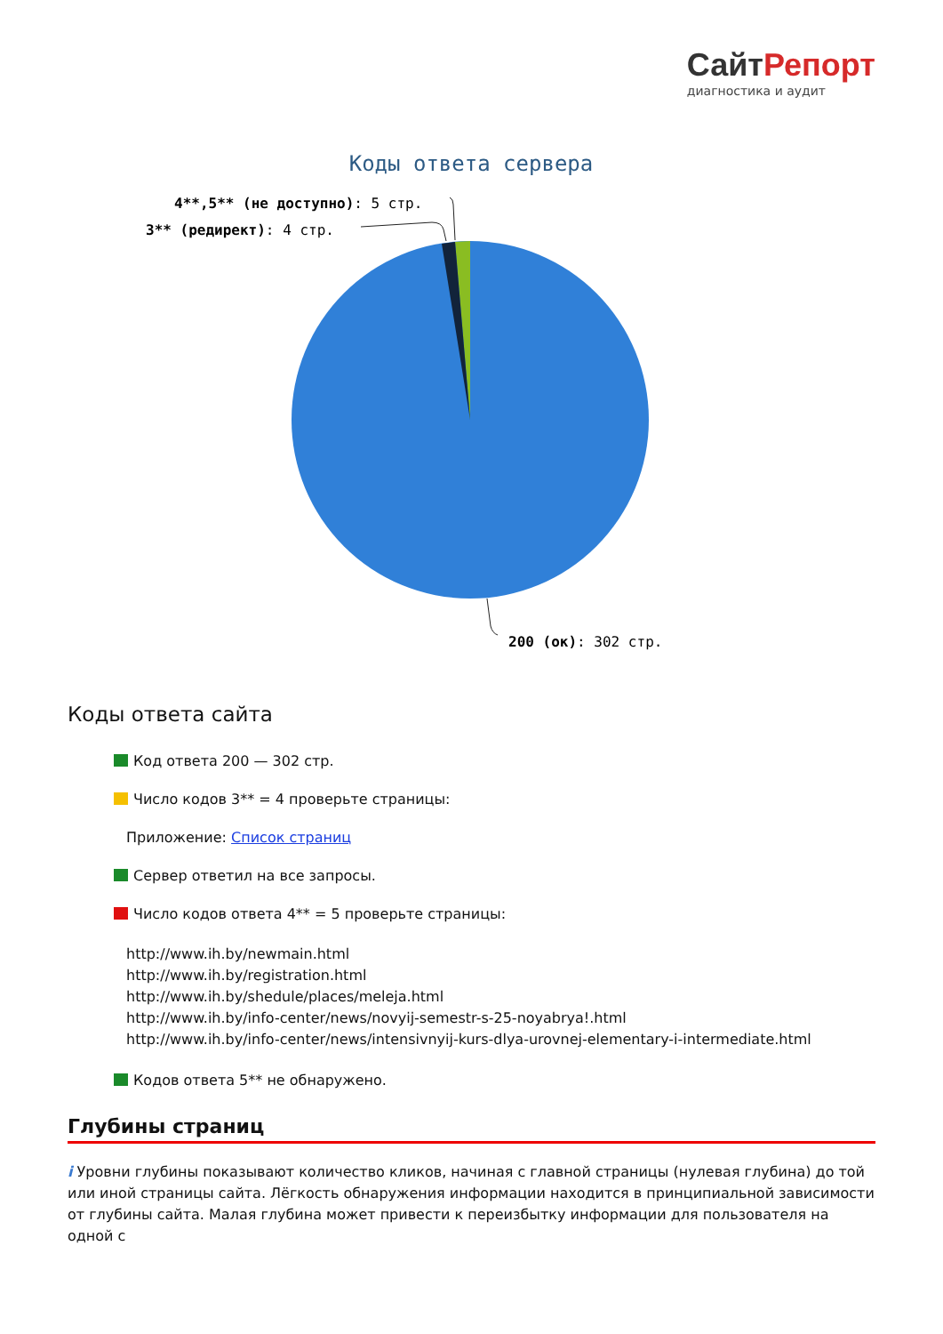СайтРепорт
диагностика и аудит
Коды ответа сервера
4**,5** (не доступно): 5 стр.
3** (редирект): 4 стр.
200 (ок): 302 стр.
Коды ответа сайта
Код ответа 200 — 302 стр.
Число кодов 3** = 4 проверьте страницы:
Приложение: Список страниц
Сервер ответил на все запросы.
Число кодов ответа 4** = 5 проверьте страницы:
http://www.ih.by/newmain.html
http://www.ih.by/registration.html
http://www.ih.by/shedule/places/meleja.html
http://www.ih.by/info-center/news/novyij-semestr-s-25-noyabrya!.html
http://www.ih.by/info-center/news/intensivnyij-kurs-dlya-urovnej-elementary-i-intermediate.html
Кодов ответа 5** не обнаружено.
Глубины страниц
i Уровни глубины показывают количество кликов, начиная с главной страницы (нулевая глубина) до той или иной страницы сайта. Лёгкость обнаружения информации находится в принципиальной зависимости от глубины сайта. Малая глубина может привести к переизбытку информации для пользователя на одной с